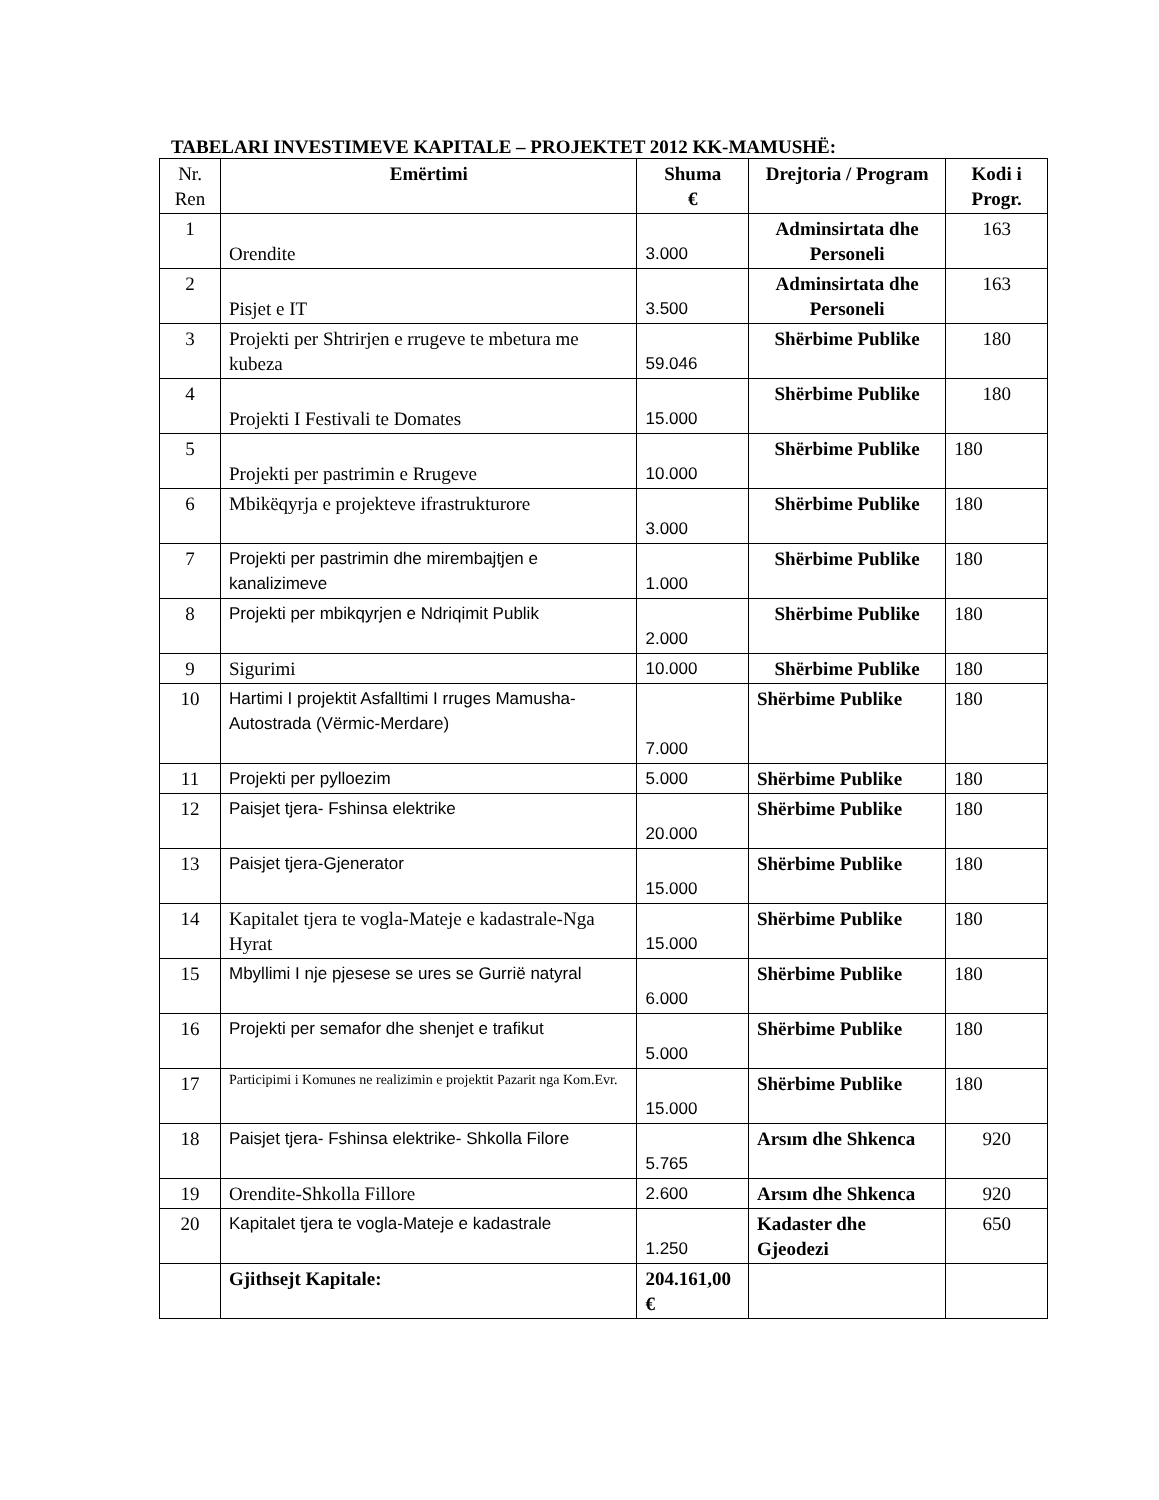TABELARI INVESTIMEVE KAPITALE – PROJEKTET 2012 KK-MAMUSHË:
| Nr. Ren | Emërtimi | Shuma € | Drejtoria / Program | Kodi i Progr. |
| 1 | Orendite | 3.000 | Adminsirtata dhe Personeli | 163 |
| 2 | Pisjet e IT | 3.500 | Adminsirtata dhe Personeli | 163 |
| 3 | Projekti per Shtrirjen e rrugeve te mbetura me kubeza | 59.046 | Shërbime Publike | 180 |
| 4 | Projekti I Festivali te Domates | 15.000 | Shërbime Publike | 180 |
| 5 | Projekti per pastrimin e Rrugeve | 10.000 | Shërbime Publike | 180 |
| 6 | Mbikëqyrja e projekteve ifrastrukturore | 3.000 | Shërbime Publike | 180 |
| 7 | Projekti per pastrimin dhe mirembajtjen e kanalizimeve | 1.000 | Shërbime Publike | 180 |
| 8 | Projekti per mbikqyrjen e Ndriqimit Publik | 2.000 | Shërbime Publike | 180 |
| 9 | Sigurimi | 10.000 | Shërbime Publike | 180 |
| 10 | Hartimi I projektit Asfalltimi I rruges Mamusha- Autostrada (Vërmic-Merdare) | 7.000 | Shërbime Publike | 180 |
| 11 | Projekti per pylloezim | 5.000 | Shërbime Publike | 180 |
| 12 | Paisjet tjera- Fshinsa elektrike | 20.000 | Shërbime Publike | 180 |
| 13 | Paisjet tjera-Gjenerator | 15.000 | Shërbime Publike | 180 |
| 14 | Kapitalet tjera te vogla-Mateje e kadastrale-Nga Hyrat | 15.000 | Shërbime Publike | 180 |
| 15 | Mbyllimi I nje pjesese se ures se Gurrië natyral | 6.000 | Shërbime Publike | 180 |
| 16 | Projekti per semafor dhe shenjet e trafikut | 5.000 | Shërbime Publike | 180 |
| 17 | Participimi i Komunes ne realizimin e projektit Pazarit nga Kom.Evr. | 15.000 | Shërbime Publike | 180 |
| 18 | Paisjet tjera- Fshinsa elektrike- Shkolla Filore | 5.765 | Arsım dhe Shkenca | 920 |
| 19 | Orendite-Shkolla Fillore | 2.600 | Arsım dhe Shkenca | 920 |
| 20 | Kapitalet tjera te vogla-Mateje e kadastrale | 1.250 | Kadaster dhe Gjeodezi | 650 |
| | Gjithsejt Kapitale: | 204.161,00 € | | |